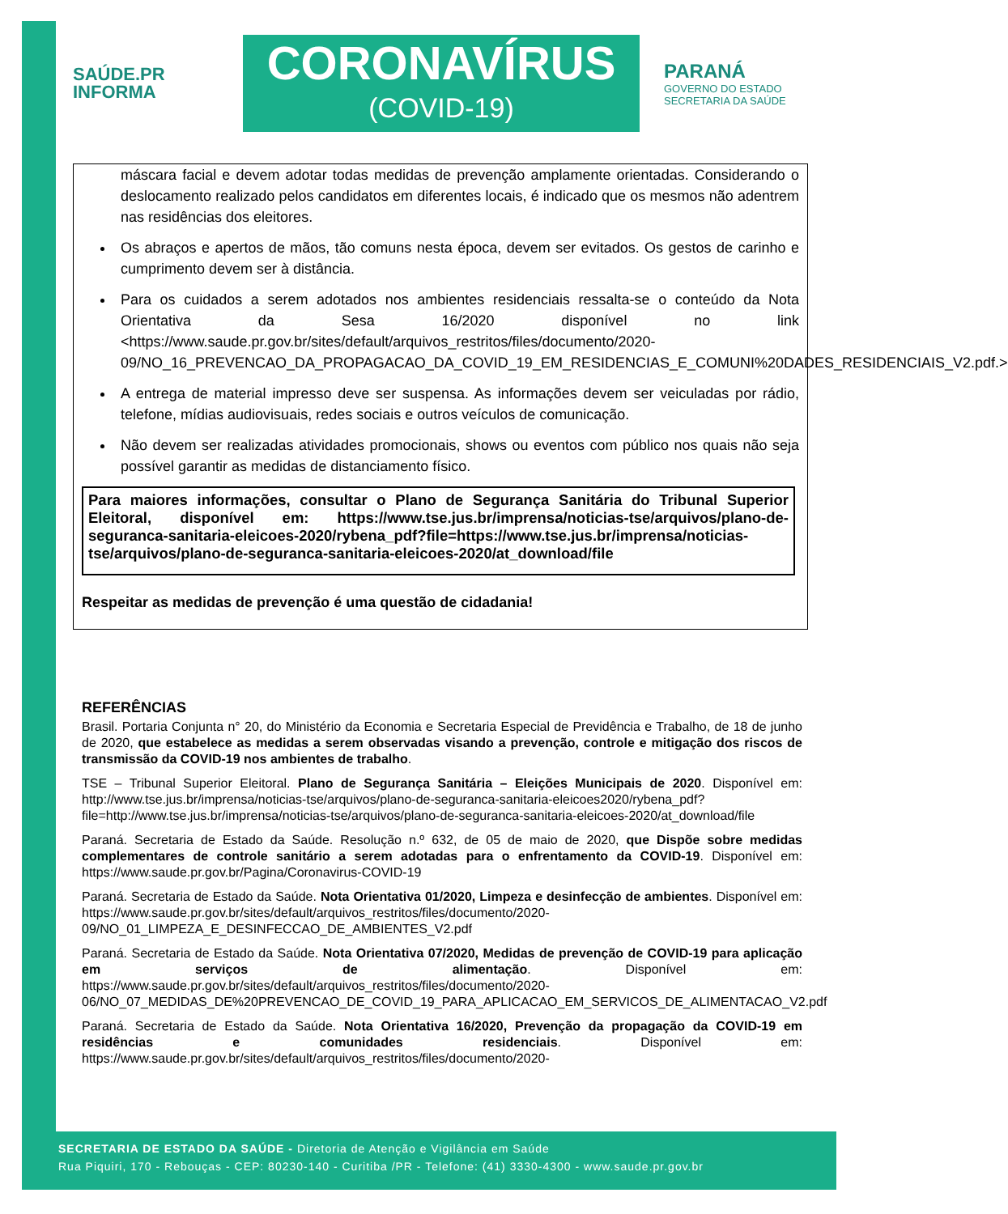SAÚDE.PR
INFORMA
CORONAVÍRUS
(COVID-19)
PARANÁ
GOVERNO DO ESTADO
SECRETARIA DA SAÚDE
máscara facial e devem adotar todas medidas de prevenção amplamente orientadas. Considerando o deslocamento realizado pelos candidatos em diferentes locais, é indicado que os mesmos não adentrem nas residências dos eleitores.
Os abraços e apertos de mãos, tão comuns nesta época, devem ser evitados. Os gestos de carinho e cumprimento devem ser à distância.
Para os cuidados a serem adotados nos ambientes residenciais ressalta-se o conteúdo da Nota Orientativa da Sesa 16/2020 disponível no link <https://www.saude.pr.gov.br/sites/default/arquivos_restritos/files/documento/2020-09/NO_16_PREVENCAO_DA_PROPAGACAO_DA_COVID_19_EM_RESIDENCIAS_E_COMUNI%20DADES_RESIDENCIAIS_V2.pdf.>
A entrega de material impresso deve ser suspensa. As informações devem ser veiculadas por rádio, telefone, mídias audiovisuais, redes sociais e outros veículos de comunicação.
Não devem ser realizadas atividades promocionais, shows ou eventos com público nos quais não seja possível garantir as medidas de distanciamento físico.
Para maiores informações, consultar o Plano de Segurança Sanitária do Tribunal Superior Eleitoral, disponível em: https://www.tse.jus.br/imprensa/noticias-tse/arquivos/plano-de-seguranca-sanitaria-eleicoes-2020/rybena_pdf?file=https://www.tse.jus.br/imprensa/noticias-tse/arquivos/plano-de-seguranca-sanitaria-eleicoes-2020/at_download/file
Respeitar as medidas de prevenção é uma questão de cidadania!
REFERÊNCIAS
Brasil. Portaria Conjunta n° 20, do Ministério da Economia e Secretaria Especial de Previdência e Trabalho, de 18 de junho de 2020, que estabelece as medidas a serem observadas visando a prevenção, controle e mitigação dos riscos de transmissão da COVID-19 nos ambientes de trabalho.
TSE – Tribunal Superior Eleitoral. Plano de Segurança Sanitária – Eleições Municipais de 2020. Disponível em: http://www.tse.jus.br/imprensa/noticias-tse/arquivos/plano-de-seguranca-sanitaria-eleicoes2020/rybena_pdf?file=http://www.tse.jus.br/imprensa/noticias-tse/arquivos/plano-de-seguranca-sanitaria-eleicoes-2020/at_download/file
Paraná. Secretaria de Estado da Saúde. Resolução n.º 632, de 05 de maio de 2020, que Dispõe sobre medidas complementares de controle sanitário a serem adotadas para o enfrentamento da COVID-19. Disponível em: https://www.saude.pr.gov.br/Pagina/Coronavirus-COVID-19
Paraná. Secretaria de Estado da Saúde. Nota Orientativa 01/2020, Limpeza e desinfecção de ambientes. Disponível em: https://www.saude.pr.gov.br/sites/default/arquivos_restritos/files/documento/2020-09/NO_01_LIMPEZA_E_DESINFECCAO_DE_AMBIENTES_V2.pdf
Paraná. Secretaria de Estado da Saúde. Nota Orientativa 07/2020, Medidas de prevenção de COVID-19 para aplicação em serviços de alimentação. Disponível em: https://www.saude.pr.gov.br/sites/default/arquivos_restritos/files/documento/2020-06/NO_07_MEDIDAS_DE%20PREVENCAO_DE_COVID_19_PARA_APLICACAO_EM_SERVICOS_DE_ALIMENTACAO_V2.pdf
Paraná. Secretaria de Estado da Saúde. Nota Orientativa 16/2020, Prevenção da propagação da COVID-19 em residências e comunidades residenciais. Disponível em: https://www.saude.pr.gov.br/sites/default/arquivos_restritos/files/documento/2020-
SECRETARIA DE ESTADO DA SAÚDE - Diretoria de Atenção e Vigilância em Saúde
Rua Piquiri, 170 - Rebouças - CEP: 80230-140 - Curitiba /PR - Telefone: (41) 3330-4300 - www.saude.pr.gov.br